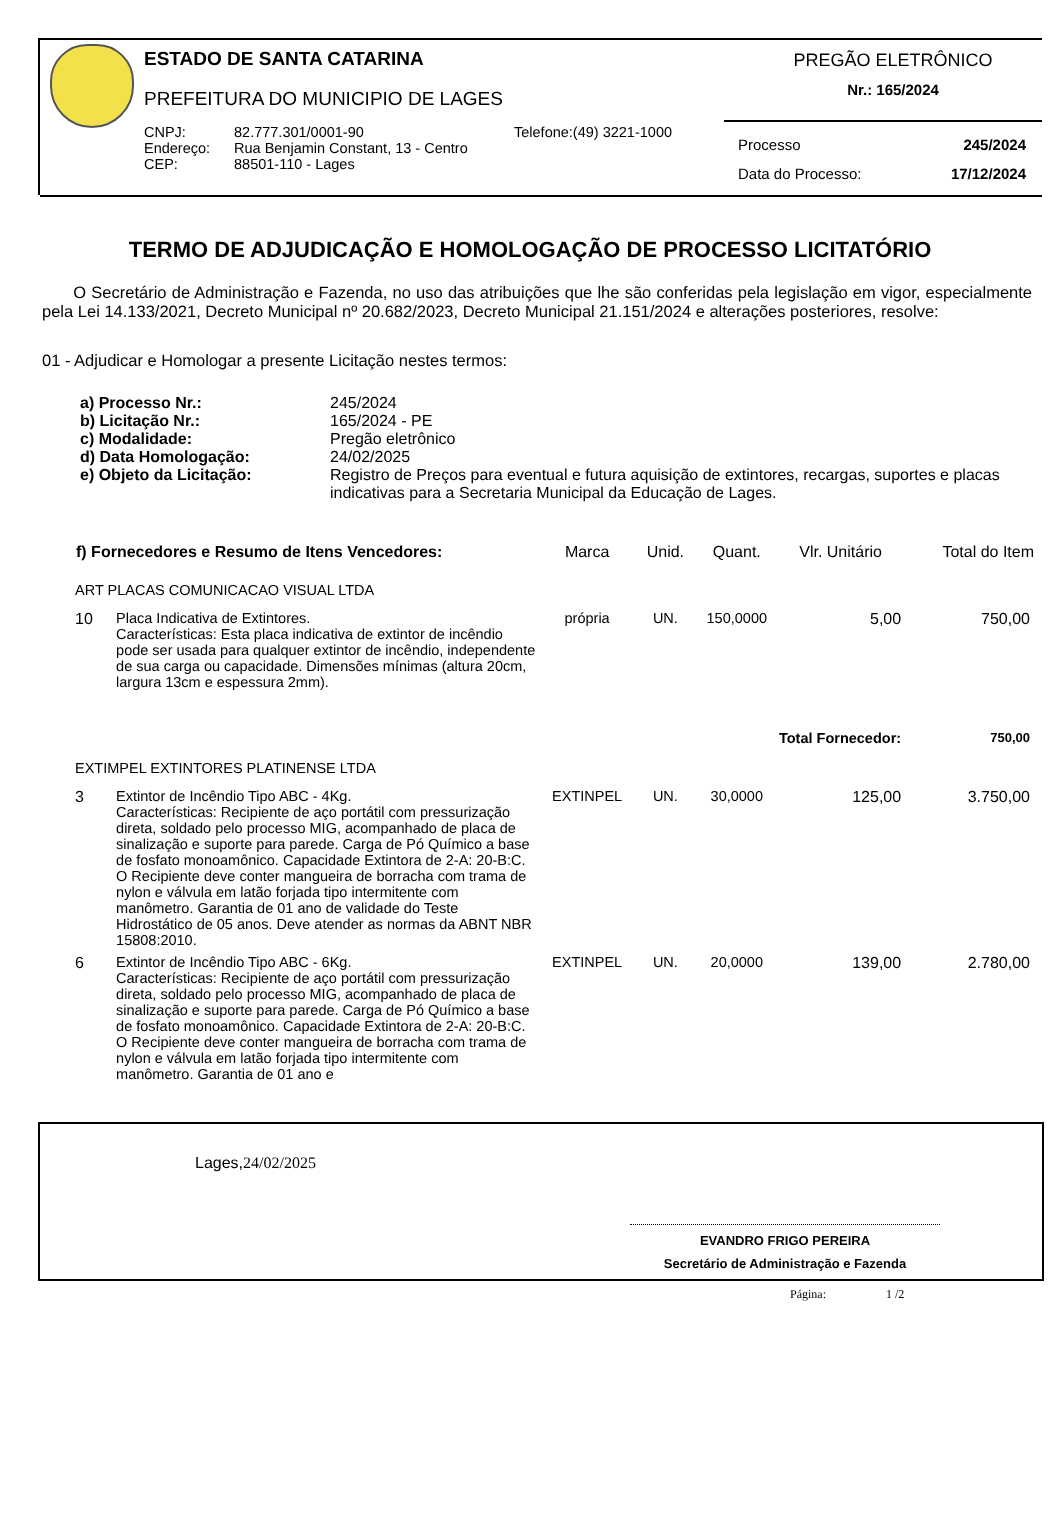ESTADO DE SANTA CATARINA
PREFEITURA DO MUNICIPIO DE LAGES
| CNPJ: | 82.777.301/0001-90 | Telefone:(49) 3221-1000 |
| Endereço: | Rua Benjamin Constant, 13 - Centro | |
| CEP: | 88501-110 - Lages | |
PREGÃO ELETRÔNICO
Nr.: 165/2024
Processo 245/2024
Data do Processo: 17/12/2024
TERMO DE ADJUDICAÇÃO E HOMOLOGAÇÃO DE PROCESSO LICITATÓRIO
O Secretário de Administração e Fazenda, no uso das atribuições que lhe são conferidas pela legislação em vigor, especialmente pela Lei 14.133/2021, Decreto Municipal nº 20.682/2023, Decreto Municipal 21.151/2024 e alterações posteriores, resolve:
01 - Adjudicar e Homologar a presente Licitação nestes termos:
| a) Processo Nr.: | 245/2024 |
| b) Licitação Nr.: | 165/2024 - PE |
| c) Modalidade: | Pregão eletrônico |
| d) Data Homologação: | 24/02/2025 |
| e) Objeto da Licitação: | Registro de Preços para eventual e futura aquisição de extintores, recargas, suportes e placas indicativas para a Secretaria Municipal da Educação de Lages. |
| f) Fornecedores e Resumo de Itens Vencedores: | | Marca | Unid. | Quant. | Vlr. Unitário | Total do Item |
| --- | --- | --- | --- | --- | --- | --- |
| ART PLACAS COMUNICACAO VISUAL LTDA | | | | | | |
| 10 | Placa Indicativa de Extintores. Características: Esta placa indicativa de extintor de incêndio pode ser usada para qualquer extintor de incêndio, independente de sua carga ou capacidade. Dimensões mínimas (altura 20cm, largura 13cm e espessura 2mm). | própria | UN. | 150,0000 | 5,00 | 750,00 |
| Total Fornecedor: | | | | | | 750,00 |
| EXTIMPEL EXTINTORES PLATINENSE LTDA | | | | | | |
| 3 | Extintor de Incêndio Tipo ABC - 4Kg. Características: Recipiente de aço portátil com pressurização direta, soldado pelo processo MIG, acompanhado de placa de sinalização e suporte para parede. Carga de Pó Químico a base de fosfato monoamônico. Capacidade Extintora de 2-A: 20-B:C. O Recipiente deve conter mangueira de borracha com trama de nylon e válvula em latão forjada tipo intermitente com manômetro. Garantia de 01 ano de validade do Teste Hidrostático de 05 anos. Deve atender as normas da ABNT NBR 15808:2010. | EXTINPEL | UN. | 30,0000 | 125,00 | 3.750,00 |
| 6 | Extintor de Incêndio Tipo ABC - 6Kg. Características: Recipiente de aço portátil com pressurização direta, soldado pelo processo MIG, acompanhado de placa de sinalização e suporte para parede. Carga de Pó Químico a base de fosfato monoamônico. Capacidade Extintora de 2-A: 20-B:C. O Recipiente deve conter mangueira de borracha com trama de nylon e válvula em latão forjada tipo intermitente com manômetro. Garantia de 01 ano e | EXTINPEL | UN. | 20,0000 | 139,00 | 2.780,00 |
Lages,24/02/2025
EVANDRO FRIGO PEREIRA
Secretário de Administração e Fazenda
Página: 1 /2